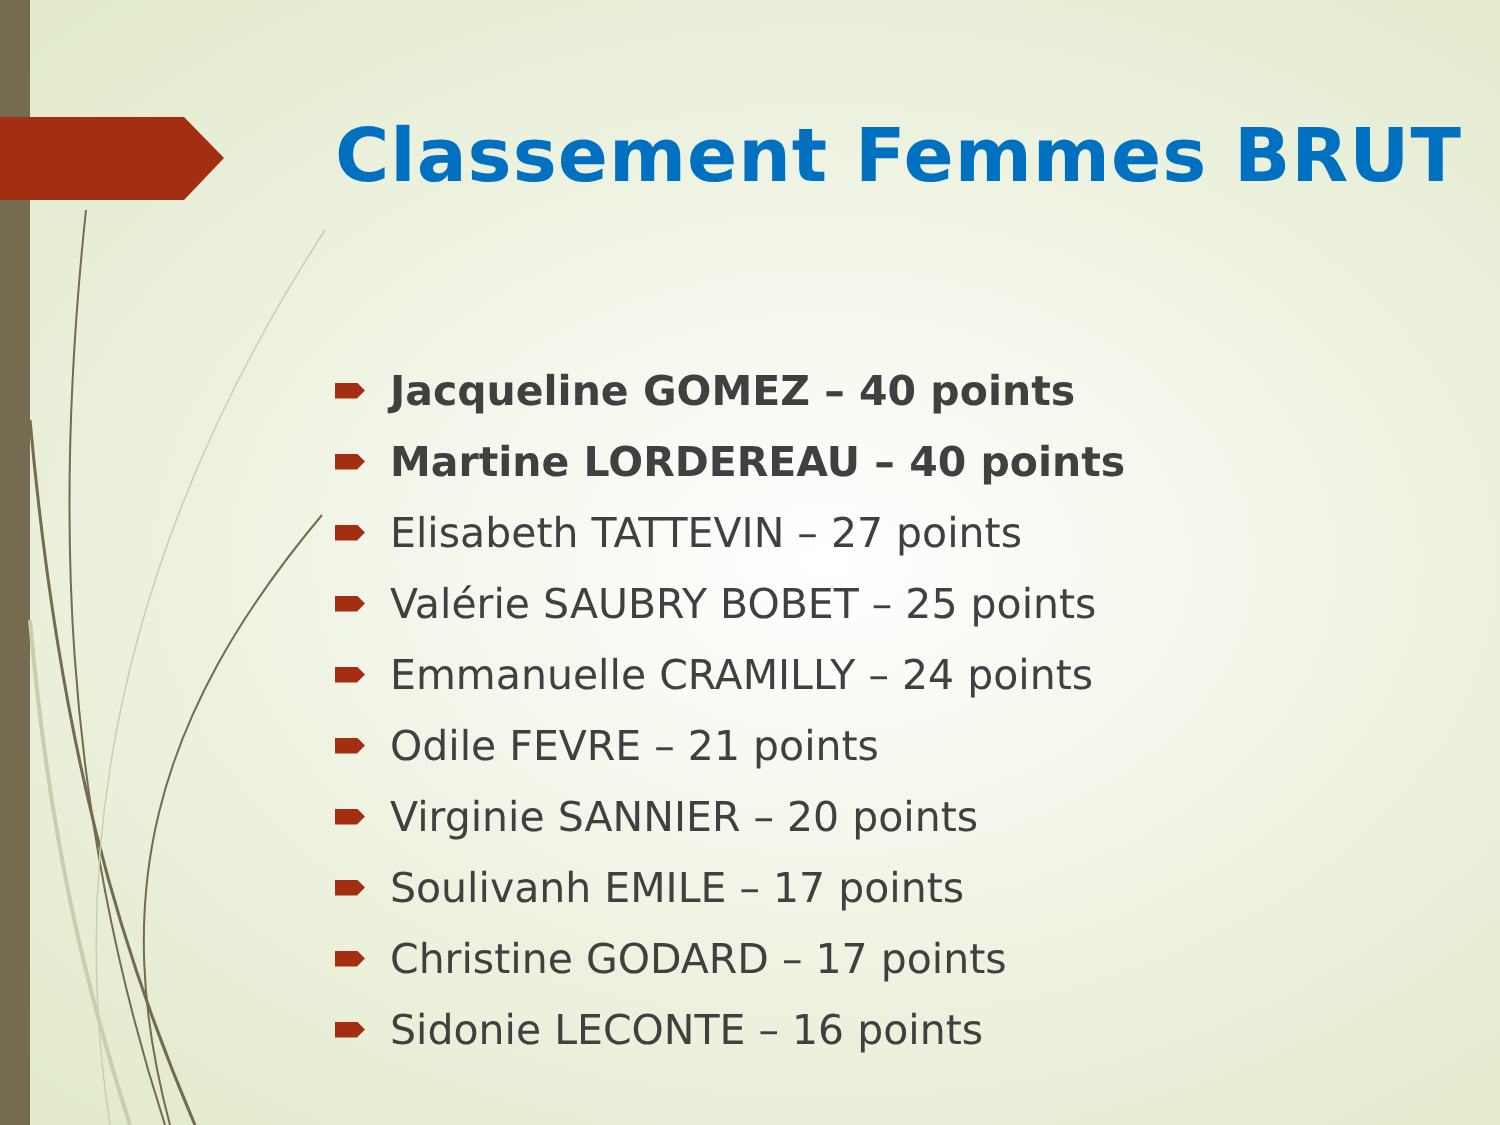Classement Femmes BRUT
Jacqueline GOMEZ – 40 points
Martine LORDEREAU – 40 points
Elisabeth TATTEVIN – 27 points
Valérie SAUBRY BOBET – 25 points
Emmanuelle CRAMILLY – 24 points
Odile FEVRE – 21 points
Virginie SANNIER – 20 points
Soulivanh EMILE – 17 points
Christine GODARD – 17 points
Sidonie LECONTE – 16 points